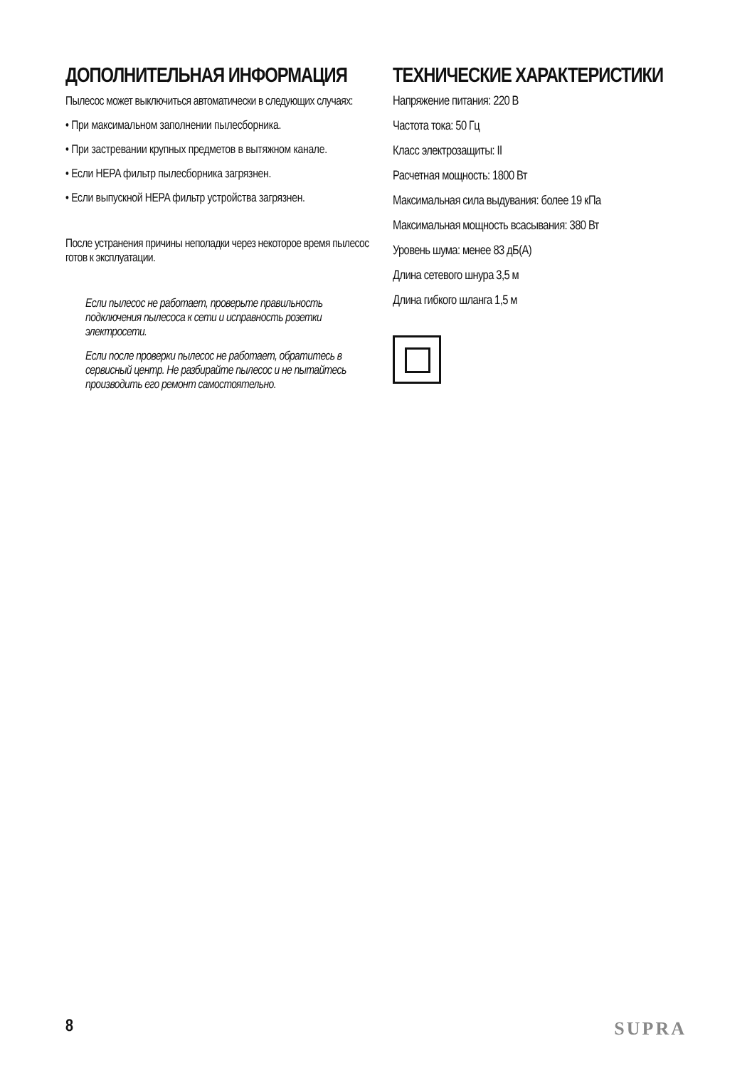ДОПОЛНИТЕЛЬНАЯ ИНФОРМАЦИЯ
Пылесос может выключиться автоматически в следующих случаях:
• При максимальном заполнении пылесборника.
• При застревании крупных предметов в вытяжном канале.
• Если HEPA фильтр пылесборника загрязнен.
• Если выпускной HEPA фильтр устройства загрязнен.
После устранения причины неполадки через некоторое время пылесос готов к эксплуатации.
Если пылесос не работает, проверьте правильность подключения пылесоса к сети и исправность розетки электросети.
Если после проверки пылесос не работает, обратитесь в сервисный центр. Не разбирайте пылесос и не пытайтесь производить его ремонт самостоятельно.
ТЕХНИЧЕСКИЕ ХАРАКТЕРИСТИКИ
Напряжение питания: 220 В
Частота тока: 50 Гц
Класс электрозащиты: II
Расчетная мощность: 1800 Вт
Максимальная сила выдувания: более 19 кПа
Максимальная мощность всасывания: 380 Вт
Уровень шума: менее 83 дБ(А)
Длина сетевого шнура 3,5 м
Длина гибкого шланга 1,5 м
8 SUPRA